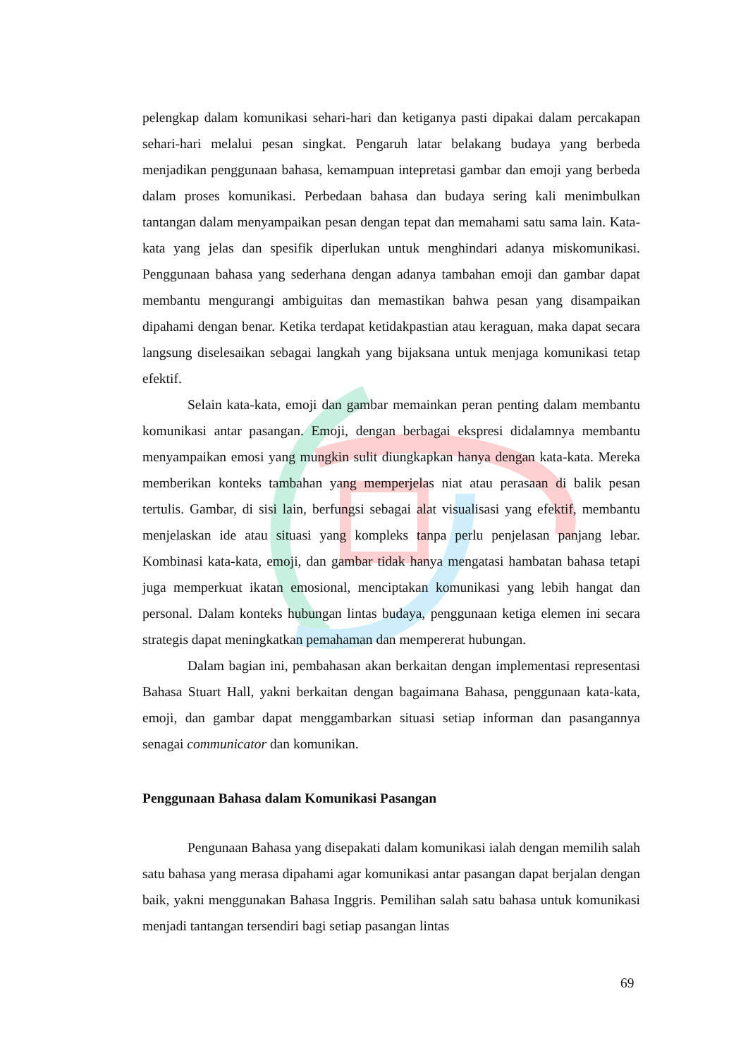pelengkap dalam komunikasi sehari-hari dan ketiganya pasti dipakai dalam percakapan sehari-hari melalui pesan singkat. Pengaruh latar belakang budaya yang berbeda menjadikan penggunaan bahasa, kemampuan intepretasi gambar dan emoji yang berbeda dalam proses komunikasi. Perbedaan bahasa dan budaya sering kali menimbulkan tantangan dalam menyampaikan pesan dengan tepat dan memahami satu sama lain. Kata-kata yang jelas dan spesifik diperlukan untuk menghindari adanya miskomunikasi. Penggunaan bahasa yang sederhana dengan adanya tambahan emoji dan gambar dapat membantu mengurangi ambiguitas dan memastikan bahwa pesan yang disampaikan dipahami dengan benar. Ketika terdapat ketidakpastian atau keraguan, maka dapat secara langsung diselesaikan sebagai langkah yang bijaksana untuk menjaga komunikasi tetap efektif.
Selain kata-kata, emoji dan gambar memainkan peran penting dalam membantu komunikasi antar pasangan. Emoji, dengan berbagai ekspresi didalamnya membantu menyampaikan emosi yang mungkin sulit diungkapkan hanya dengan kata-kata. Mereka memberikan konteks tambahan yang memperjelas niat atau perasaan di balik pesan tertulis. Gambar, di sisi lain, berfungsi sebagai alat visualisasi yang efektif, membantu menjelaskan ide atau situasi yang kompleks tanpa perlu penjelasan panjang lebar. Kombinasi kata-kata, emoji, dan gambar tidak hanya mengatasi hambatan bahasa tetapi juga memperkuat ikatan emosional, menciptakan komunikasi yang lebih hangat dan personal. Dalam konteks hubungan lintas budaya, penggunaan ketiga elemen ini secara strategis dapat meningkatkan pemahaman dan mempererat hubungan.
Dalam bagian ini, pembahasan akan berkaitan dengan implementasi representasi Bahasa Stuart Hall, yakni berkaitan dengan bagaimana Bahasa, penggunaan kata-kata, emoji, dan gambar dapat menggambarkan situasi setiap informan dan pasangannya senagai communicator dan komunikan.
Penggunaan Bahasa dalam Komunikasi Pasangan
Pengunaan Bahasa yang disepakati dalam komunikasi ialah dengan memilih salah satu bahasa yang merasa dipahami agar komunikasi antar pasangan dapat berjalan dengan baik, yakni menggunakan Bahasa Inggris. Pemilihan salah satu bahasa untuk komunikasi menjadi tantangan tersendiri bagi setiap pasangan lintas
69